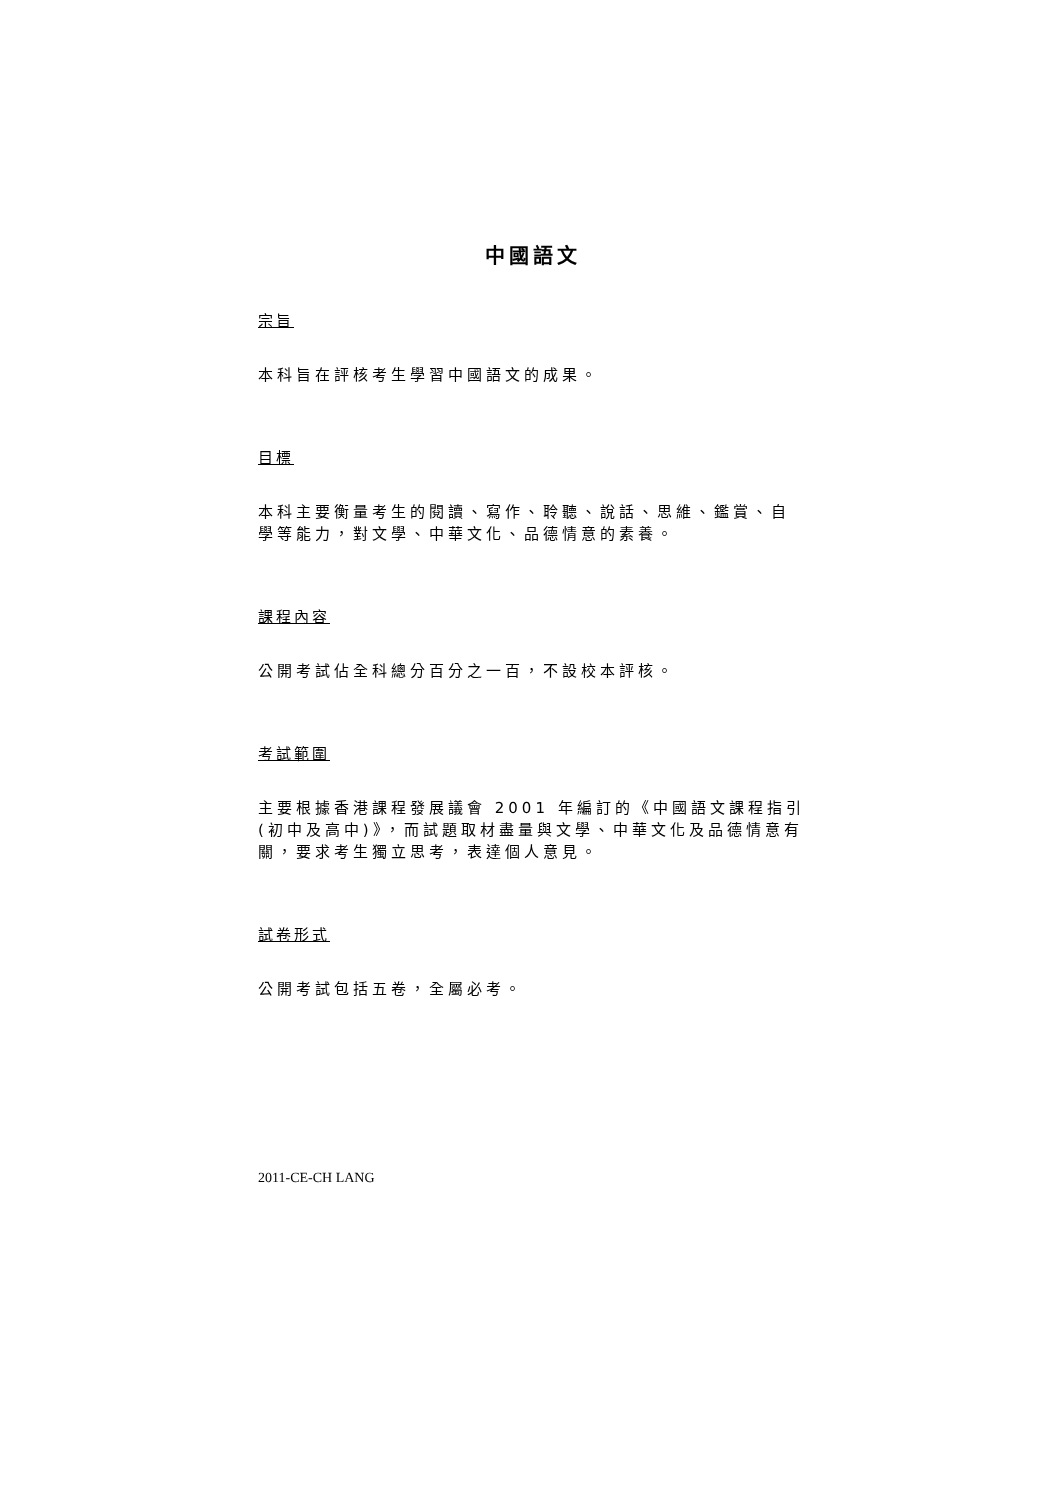中國語文
宗旨
本科旨在評核考生學習中國語文的成果。
目標
本科主要衡量考生的閱讀、寫作、聆聽、說話、思維、鑑賞、自學等能力，對文學、中華文化、品德情意的素養。
課程內容
公開考試佔全科總分百分之一百，不設校本評核。
考試範圍
主要根據香港課程發展議會 2001 年編訂的《中國語文課程指引(初中及高中)》，而試題取材盡量與文學、中華文化及品德情意有關，要求考生獨立思考，表達個人意見。
試卷形式
公開考試包括五卷，全屬必考。
2011-CE-CH LANG